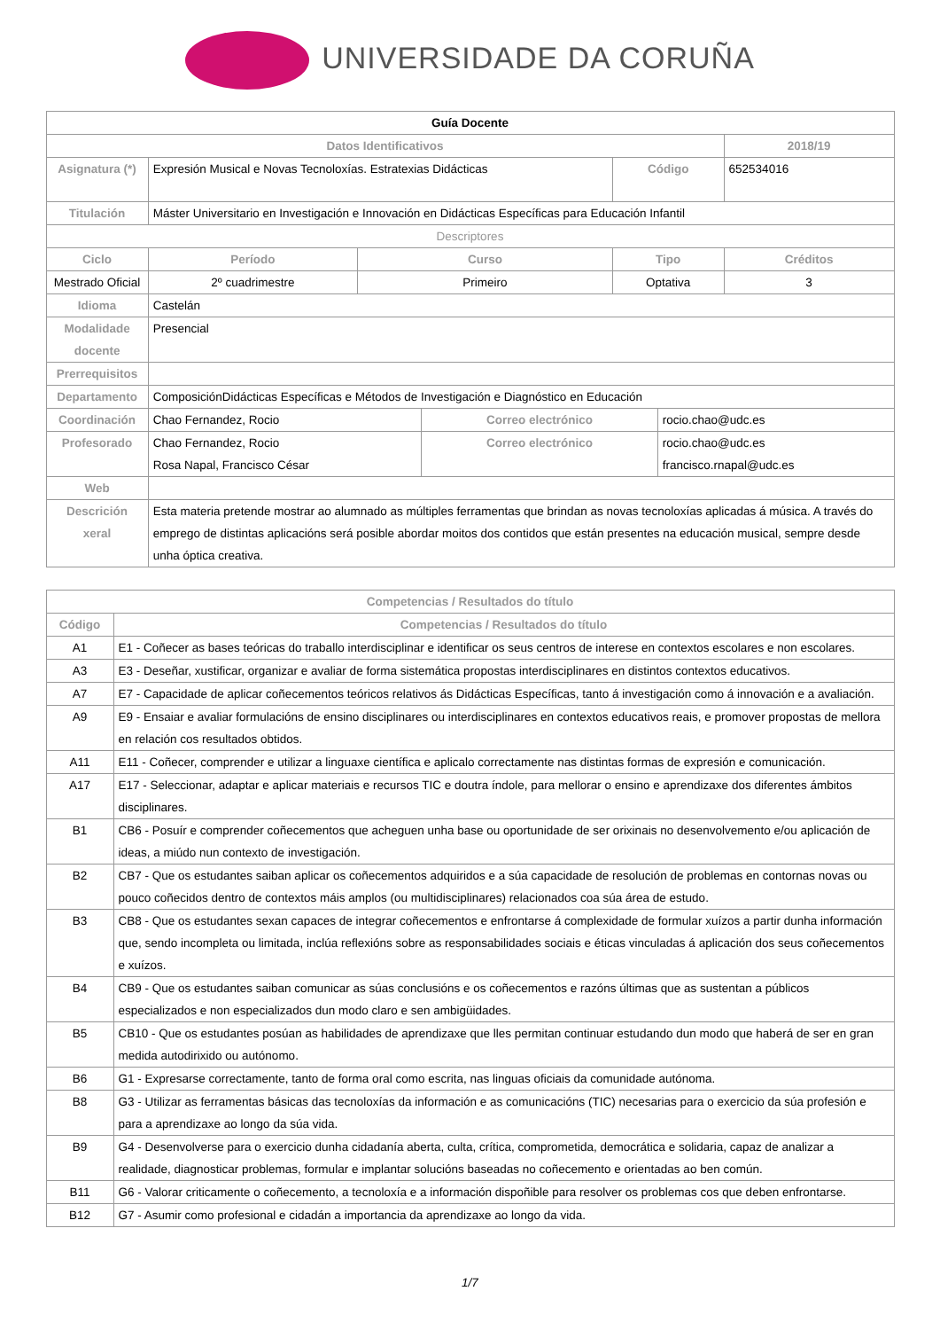UNIVERSIDADE DA CORUÑA
| Guía Docente | | | | | | |
| Datos Identificativos | | | | | | 2018/19 |
| Asignatura (*) | Expresión Musical e Novas Tecnoloxías. Estratexias Didácticas | | | Código | | 652534016 |
| Titulación | Máster Universitario en Investigación e Innovación en Didácticas Específicas para Educación Infantil | | | | | |
| Descriptores | | | | | | |
| Ciclo | Período | Curso | | Tipo | | Créditos |
| Mestrado Oficial | 2º cuadrimestre | Primeiro | | Optativa | | 3 |
| Idioma | Castelán | | | | | |
| Modalidade docente | Presencial | | | | | |
| Prerrequisitos | | | | | | |
| Departamento | ComposiciónDidácticas Específicas e Métodos de Investigación e Diagnóstico en Educación | | | | | |
| Coordinación | Chao Fernandez, Rocio | | Correo electrónico | | rocio.chao@udc.es | |
| Profesorado | Chao Fernandez, Rocio Rosa Napal, Francisco César | | Correo electrónico | | rocio.chao@udc.es francisco.rnapal@udc.es | |
| Web | | | | | | |
| Descrición xeral | Esta materia pretende mostrar ao alumnado as múltiples ferramentas que brindan as novas tecnoloxías aplicadas á música. A través do emprego de distintas aplicacións será posible abordar moitos dos contidos que están presentes na educación musical, sempre desde unha óptica creativa. | | | | | |
| Competencias / Resultados do título | |
| --- | --- |
| Código | Competencias / Resultados do título |
| A1 | E1 - Coñecer as bases teóricas do traballo interdisciplinar e identificar os seus centros de interese en contextos escolares e non escolares. |
| A3 | E3 - Deseñar, xustificar, organizar e avaliar de forma sistemática propostas interdisciplinares en distintos contextos educativos. |
| A7 | E7 - Capacidade de aplicar coñecementos teóricos relativos ás Didácticas Específicas, tanto á investigación como á innovación e a avaliación. |
| A9 | E9 - Ensaiar e avaliar formulacións de ensino disciplinares ou interdisciplinares en contextos educativos reais, e promover propostas de mellora en relación cos resultados obtidos. |
| A11 | E11 - Coñecer, comprender e utilizar a linguaxe científica e aplicalo correctamente nas distintas formas de expresión e comunicación. |
| A17 | E17 - Seleccionar, adaptar e aplicar materiais e recursos TIC e doutra índole, para mellorar o ensino e aprendizaxe dos diferentes ámbitos disciplinares. |
| B1 | CB6 - Posuír e comprender coñecementos que acheguen unha base ou oportunidade de ser orixinais no desenvolvemento e/ou aplicación de ideas, a miúdo nun contexto de investigación. |
| B2 | CB7 - Que os estudantes saiban aplicar os coñecementos adquiridos e a súa capacidade de resolución de problemas en contornas novas ou pouco coñecidos dentro de contextos máis amplos (ou multidisciplinares) relacionados coa súa área de estudo. |
| B3 | CB8 - Que os estudantes sexan capaces de integrar coñecementos e enfrontarse á complexidade de formular xuízos a partir dunha información que, sendo incompleta ou limitada, inclúa reflexións sobre as responsabilidades sociais e éticas vinculadas á aplicación dos seus coñecementos e xuízos. |
| B4 | CB9 - Que os estudantes saiban comunicar as súas conclusións e os coñecementos e razóns últimas que as sustentan a públicos especializados e non especializados dun modo claro e sen ambigüidades. |
| B5 | CB10 - Que os estudantes posúan as habilidades de aprendizaxe que lles permitan continuar estudando dun modo que haberá de ser en gran medida autodirixido ou autónomo. |
| B6 | G1 - Expresarse correctamente, tanto de forma oral como escrita, nas linguas oficiais da comunidade autónoma. |
| B8 | G3 - Utilizar as ferramentas básicas das tecnoloxías da información e as comunicacións (TIC) necesarias para o exercicio da súa profesión e para a aprendizaxe ao longo da súa vida. |
| B9 | G4 - Desenvolverse para o exercicio dunha cidadanía aberta, culta, crítica, comprometida, democrática e solidaria, capaz de analizar a realidade, diagnosticar problemas, formular e implantar solucións baseadas no coñecemento e orientadas ao ben común. |
| B11 | G6 - Valorar criticamente o coñecemento, a tecnoloxía e a información dispoñible para resolver os problemas cos que deben enfrontarse. |
| B12 | G7 - Asumir como profesional e cidadán a importancia da aprendizaxe ao longo da vida. |
1/7